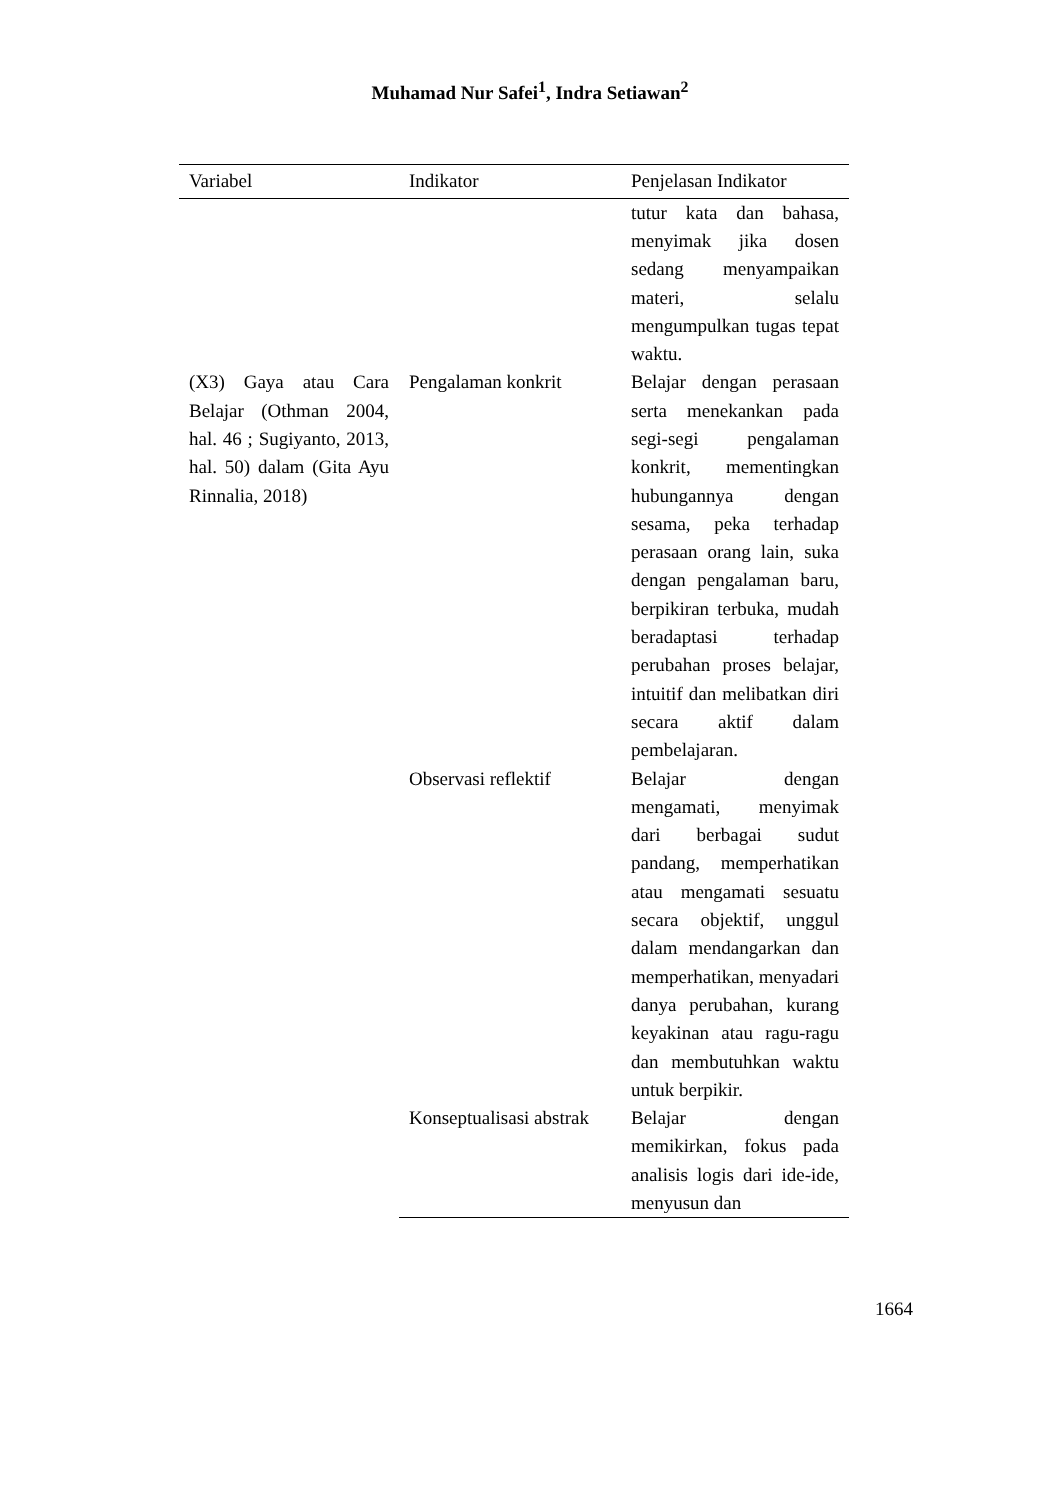Muhamad Nur Safei<sup>1</sup>, Indra Setiawan<sup>2</sup>
| Variabel | Indikator | Penjelasan Indikator |
| --- | --- | --- |
| | | tutur kata dan bahasa, menyimak jika dosen sedang menyampaikan materi, selalu mengumpulkan tugas tepat waktu. |
| (X3) Gaya atau Cara Belajar (Othman 2004, hal. 46 ; Sugiyanto, 2013, hal. 50) dalam (Gita Ayu Rinnalia, 2018) | Pengalaman konkrit | Belajar dengan perasaan serta menekankan pada segi-segi pengalaman konkrit, mementingkan hubungannya dengan sesama, peka terhadap perasaan orang lain, suka dengan pengalaman baru, berpikiran terbuka, mudah beradaptasi terhadap perubahan proses belajar, intuitif dan melibatkan diri secara aktif dalam pembelajaran. |
| | Observasi reflektif | Belajar dengan mengamati, menyimak dari berbagai sudut pandang, memperhatikan atau mengamati sesuatu secara objektif, unggul dalam mendangarkan dan memperhatikan, menyadari danya perubahan, kurang keyakinan atau ragu-ragu dan membutuhkan waktu untuk berpikir. |
| | Konseptualisasi abstrak | Belajar dengan memikirkan, fokus pada analisis logis dari ide-ide, menyusun dan |
1664